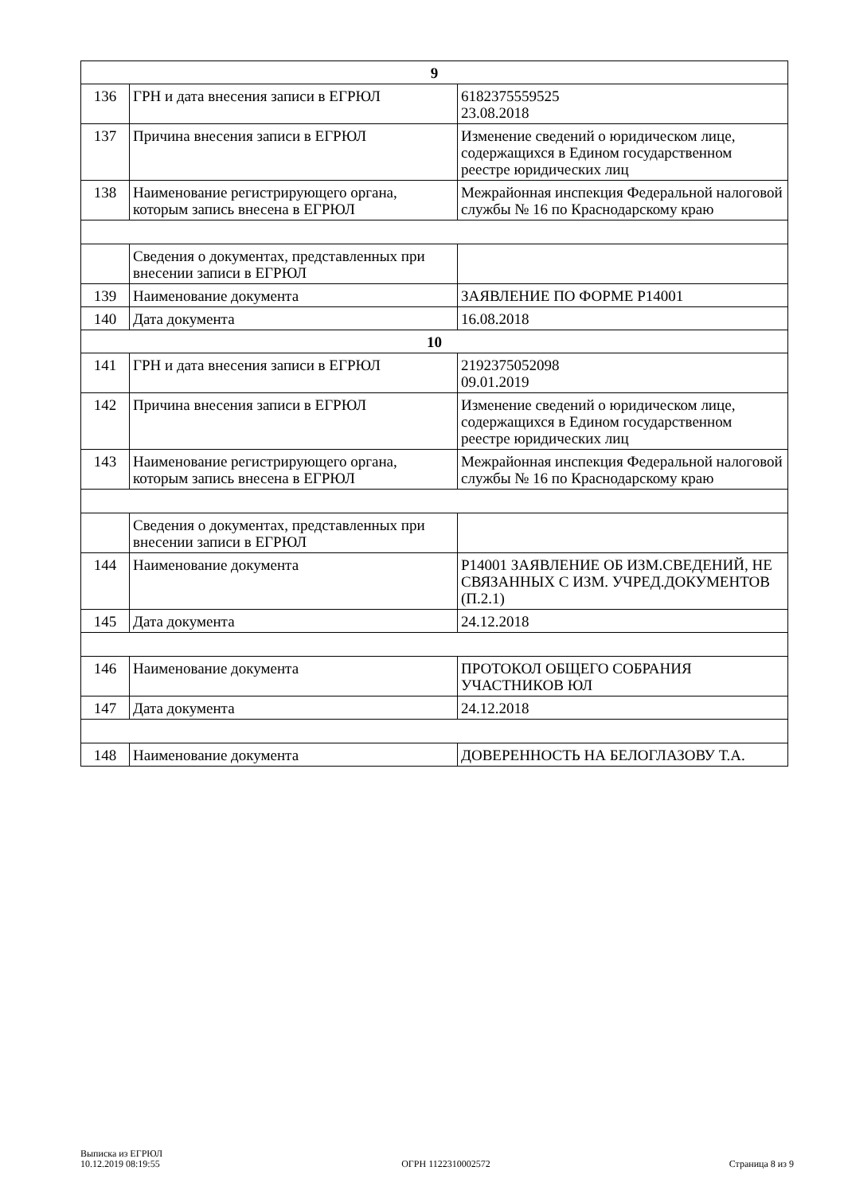| 9 | | |
| 136 | ГРН и дата внесения записи в ЕГРЮЛ | 6182375559525 23.08.2018 |
| 137 | Причина внесения записи в ЕГРЮЛ | Изменение сведений о юридическом лице, содержащихся в Едином государственном реестре юридических лиц |
| 138 | Наименование регистрирующего органа, которым запись внесена в ЕГРЮЛ | Межрайонная инспекция Федеральной налоговой службы № 16 по Краснодарскому краю |
| | Сведения о документах, представленных при внесении записи в ЕГРЮЛ | |
| 139 | Наименование документа | ЗАЯВЛЕНИЕ ПО ФОРМЕ Р14001 |
| 140 | Дата документа | 16.08.2018 |
| 10 | | |
| 141 | ГРН и дата внесения записи в ЕГРЮЛ | 2192375052098 09.01.2019 |
| 142 | Причина внесения записи в ЕГРЮЛ | Изменение сведений о юридическом лице, содержащихся в Едином государственном реестре юридических лиц |
| 143 | Наименование регистрирующего органа, которым запись внесена в ЕГРЮЛ | Межрайонная инспекция Федеральной налоговой службы № 16 по Краснодарскому краю |
| | Сведения о документах, представленных при внесении записи в ЕГРЮЛ | |
| 144 | Наименование документа | Р14001 ЗАЯВЛЕНИЕ ОБ ИЗМ.СВЕДЕНИЙ, НЕ СВЯЗАННЫХ С ИЗМ. УЧРЕД.ДОКУМЕНТОВ (П.2.1) |
| 145 | Дата документа | 24.12.2018 |
| 146 | Наименование документа | ПРОТОКОЛ ОБЩЕГО СОБРАНИЯ УЧАСТНИКОВ ЮЛ |
| 147 | Дата документа | 24.12.2018 |
| 148 | Наименование документа | ДОВЕРЕННОСТЬ НА БЕЛОГЛАЗОВУ Т.А. |
Выписка из ЕГРЮЛ
10.12.2019 08:19:55
ОГРН 1122310002572
Страница 8 из 9